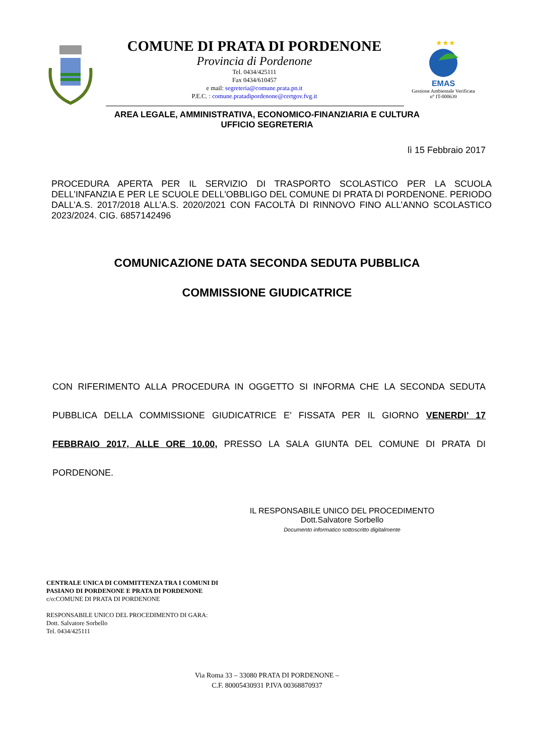COMUNE DI PRATA DI PORDENONE
Provincia di Pordenone
Tel. 0434/425111
Fax 0434/610457
e mail: segreteria@comune.prata.pn.it
P.E.C. : comune.pratadipordenone@certgov.fvg.it
★★★
EMAS
Gestione Ambientale Verificata
n° IT-000639
AREA LEGALE, AMMINISTRATIVA, ECONOMICO-FINANZIARIA E CULTURA
UFFICIO SEGRETERIA
lì 15 Febbraio 2017
PROCEDURA APERTA PER IL SERVIZIO DI TRASPORTO SCOLASTICO PER LA SCUOLA DELL’INFANZIA E PER LE SCUOLE DELL'OBBLIGO DEL COMUNE DI PRATA DI PORDENONE. PERIODO DALL’A.S. 2017/2018 ALL’A.S. 2020/2021 CON FACOLTÀ DI RINNOVO FINO ALL’ANNO SCOLASTICO 2023/2024. CIG. 6857142496
COMUNICAZIONE DATA SECONDA SEDUTA PUBBLICA
COMMISSIONE GIUDICATRICE
CON RIFERIMENTO ALLA PROCEDURA IN OGGETTO SI INFORMA CHE LA SECONDA SEDUTA PUBBLICA DELLA COMMISSIONE GIUDICATRICE E’ FISSATA PER IL GIORNO VENERDI’ 17 FEBBRAIO 2017, ALLE ORE 10.00, PRESSO LA SALA GIUNTA DEL COMUNE DI PRATA DI PORDENONE.
IL RESPONSABILE UNICO DEL PROCEDIMENTO
Dott.Salvatore Sorbello
Documento informatico sottoscritto digitalmente
CENTRALE UNICA DI COMMITTENZA TRA I COMUNI DI
PASIANO DI PORDENONE E PRATA DI PORDENONE
c/o:COMUNE DI PRATA DI PORDENONE
RESPONSABILE UNICO DEL PROCEDIMENTO DI GARA:
Dott. Salvatore Sorbello
Tel. 0434/425111
Via Roma 33 – 33080 PRATA DI PORDENONE –
C.F. 80005430931 P.IVA 00368870937